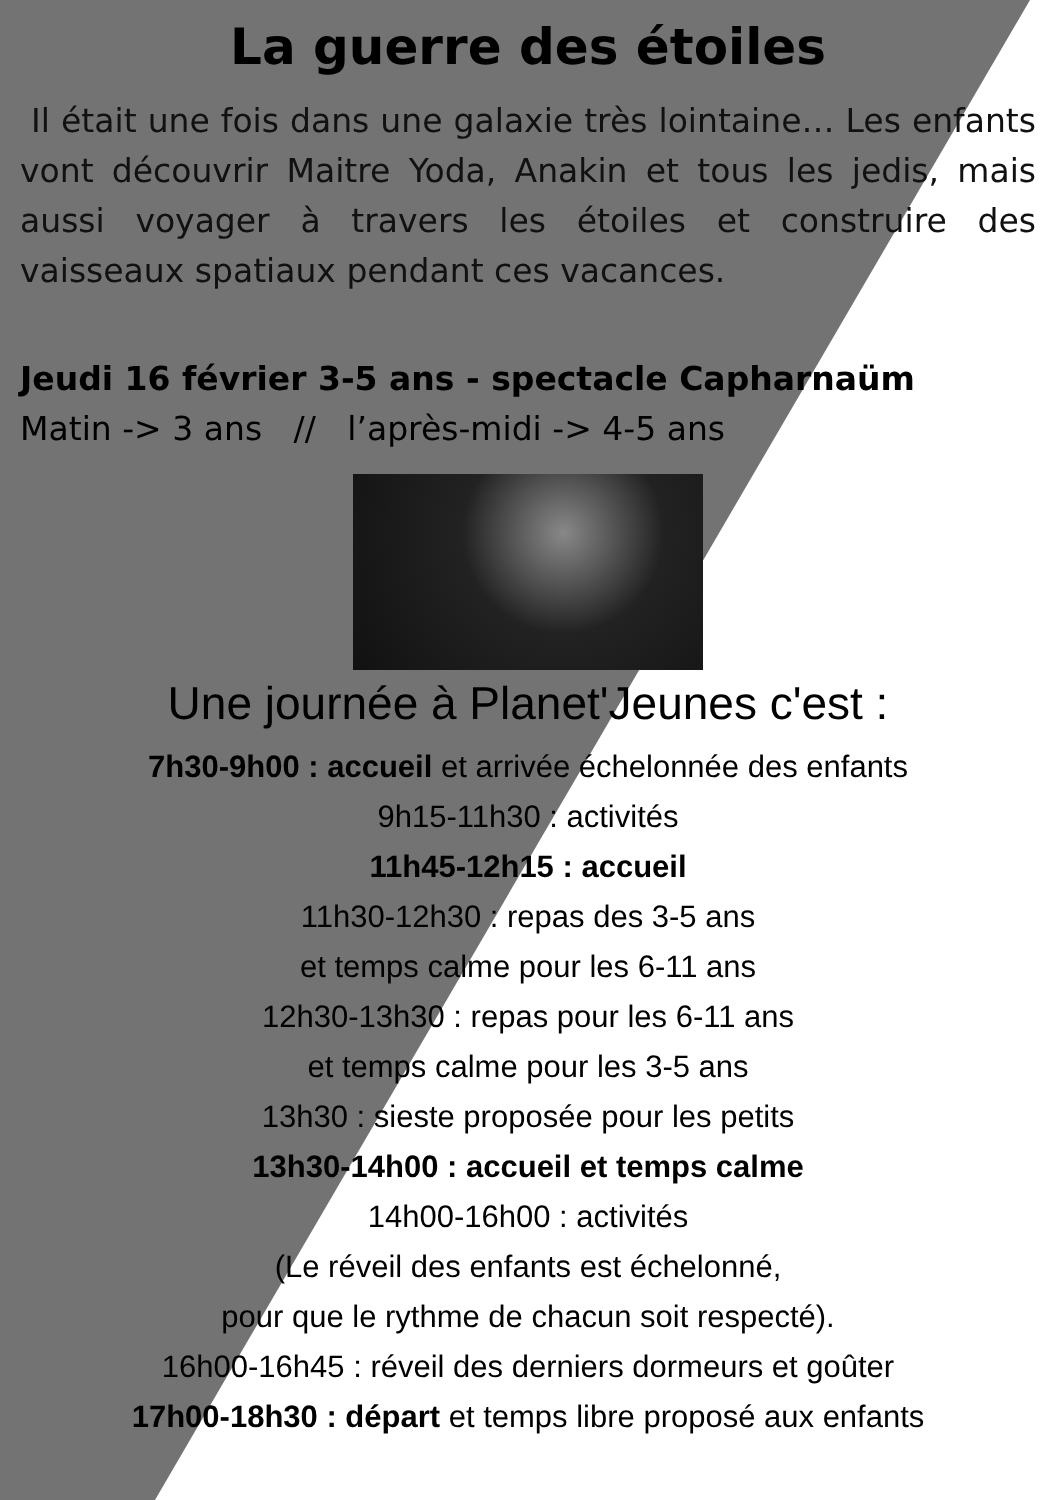La guerre des étoiles
Il était une fois dans une galaxie très lointaine… Les enfants vont découvrir Maitre Yoda, Anakin et tous les jedis, mais aussi voyager à travers les étoiles et construire des vaisseaux spatiaux pendant ces vacances.
Jeudi 16 février 3-5 ans - spectacle Capharnaüm
Matin -> 3 ans // l’après-midi -> 4-5 ans
Une journée à Planet'Jeunes c'est :
7h30-9h00 : accueil et arrivée échelonnée des enfants
9h15-11h30 : activités
11h45-12h15 : accueil
11h30-12h30 : repas des 3-5 ans
et temps calme pour les 6-11 ans
12h30-13h30 : repas pour les 6-11 ans
et temps calme pour les 3-5 ans
13h30 : sieste proposée pour les petits
13h30-14h00 : accueil et temps calme
14h00-16h00 : activités
(Le réveil des enfants est échelonné,
pour que le rythme de chacun soit respecté).
16h00-16h45 : réveil des derniers dormeurs et goûter
17h00-18h30 : départ et temps libre proposé aux enfants